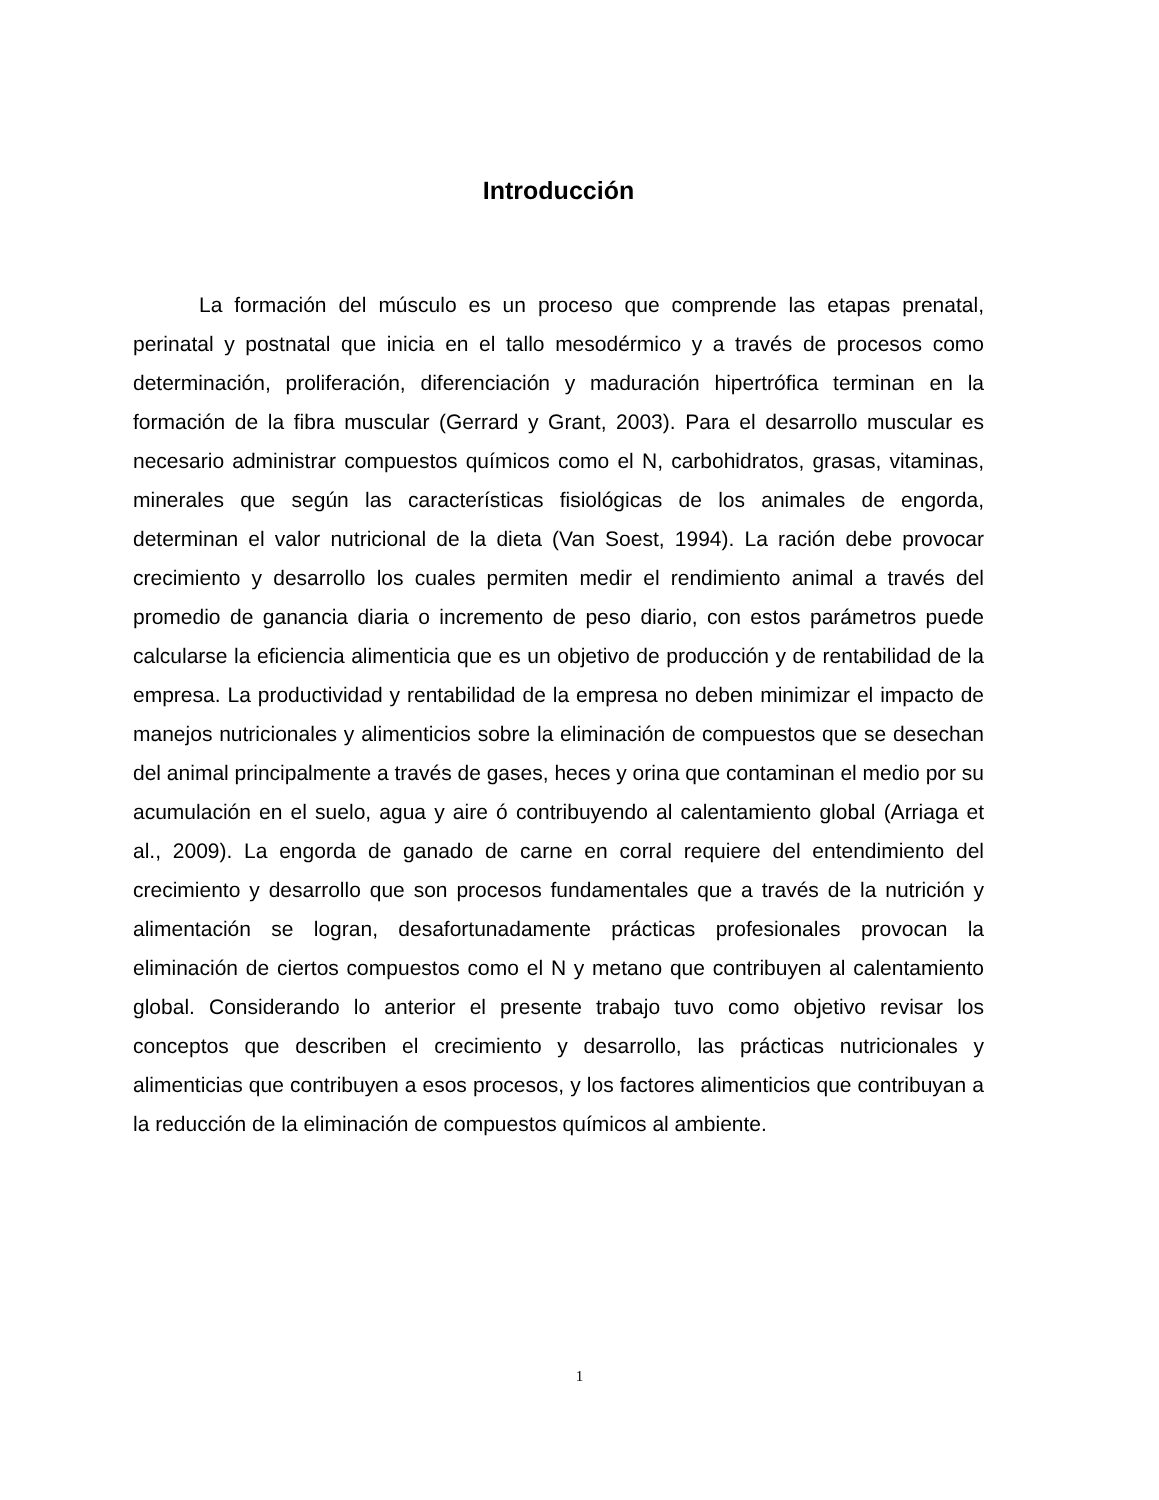Introducción
La formación del músculo es un proceso que comprende las etapas prenatal, perinatal y postnatal que inicia en el tallo mesodérmico y a través de procesos como determinación, proliferación, diferenciación y maduración hipertrófica terminan en la formación de la fibra muscular (Gerrard y Grant, 2003). Para el desarrollo muscular es necesario administrar compuestos químicos como el N, carbohidratos, grasas, vitaminas, minerales que según las características fisiológicas de los animales de engorda, determinan el valor nutricional de la dieta (Van Soest, 1994). La ración debe provocar crecimiento y desarrollo los cuales permiten medir el rendimiento animal a través del promedio de ganancia diaria o incremento de peso diario, con estos parámetros puede calcularse la eficiencia alimenticia que es un objetivo de producción y de rentabilidad de la empresa. La productividad y rentabilidad de la empresa no deben minimizar el impacto de manejos nutricionales y alimenticios sobre la eliminación de compuestos que se desechan del animal principalmente a través de gases, heces y orina que contaminan el medio por su acumulación en el suelo, agua y aire ó contribuyendo al calentamiento global (Arriaga et al., 2009). La engorda de ganado de carne en corral requiere del entendimiento del crecimiento y desarrollo que son procesos fundamentales que a través de la nutrición y alimentación se logran, desafortunadamente prácticas profesionales provocan la eliminación de ciertos compuestos como el N y metano que contribuyen al calentamiento global. Considerando lo anterior el presente trabajo tuvo como objetivo revisar los conceptos que describen el crecimiento y desarrollo, las prácticas nutricionales y alimenticias que contribuyen a esos procesos, y los factores alimenticios que contribuyan a la reducción de la eliminación de compuestos químicos al ambiente.
1